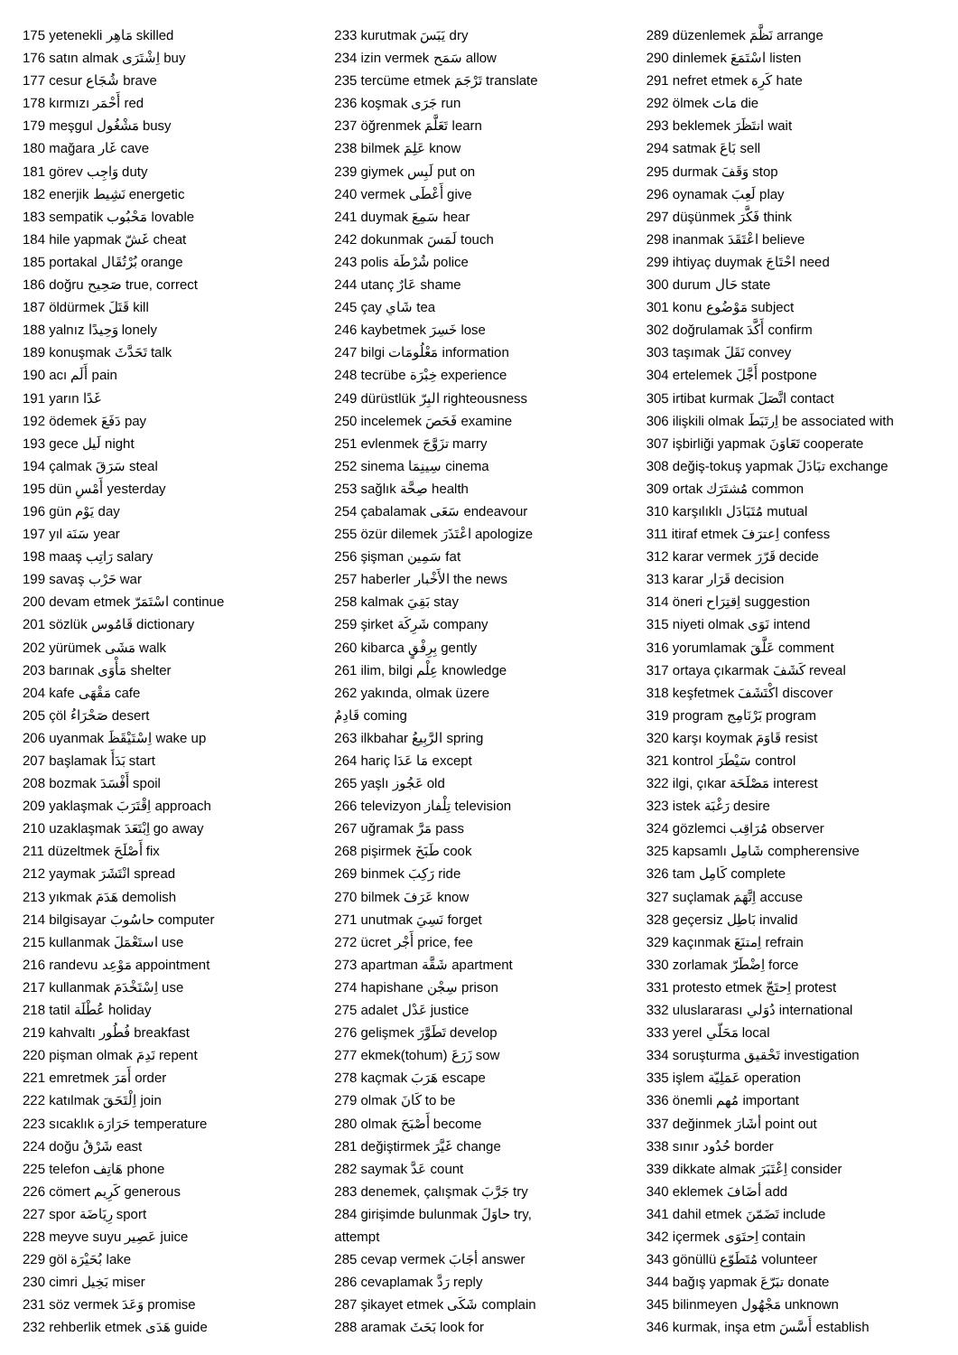175 yetenekli مَاهِر skilled
176 satın almak اِشْتَرَى buy
177 cesur شُجَاع brave
178 kırmızı أَحْمَر red
179 meşgul مَشْغُول busy
180 mağara غَار cave
181 görev وَاجِب duty
182 enerjik نَشِيط energetic
183 sempatik مَحْبُوب lovable
184 hile yapmak غَشّ cheat
185 portakal بُرْتُقَال orange
186 doğru صَحِيح true, correct
187 öldürmek قَتَلَ kill
188 yalnız وَحِيدًا lonely
189 konuşmak تَحَدَّثَ talk
190 acı أَلَم pain
191 yarın غَدًا
192 ödemek دَفَعَ pay
193 gece لَيل night
194 çalmak سَرَقَ steal
195 dün أَمْسِ yesterday
196 gün يَوْم day
197 yıl سَنَة year
198 maaş رَاتِب salary
199 savaş حَرْب war
200 devam etmek اسْتَمَرّ continue
201 sözlük قَامُوس dictionary
202 yürümek مَشَى walk
203 barınak مَأْوَى shelter
204 kafe مَقْهَى cafe
205 çöl صَحْرَاءُ desert
206 uyanmak اِسْتَيْقَظَ wake up
207 başlamak بَدَأَ start
208 bozmak أَفْسَدَ spoil
209 yaklaşmak اِقْتَرَبَ approach
210 uzaklaşmak اِبْتَعَدَ go away
211 düzeltmek أَصْلَحَ fix
212 yaymak انْتَشَرَ spread
213 yıkmak هَدَمَ demolish
214 bilgisayar حاسُوبَ computer
215 kullanmak استَعْمَلَ use
216 randevu مَوْعِد appointment
217 kullanmak اِسْتَخْدَمَ use
218 tatil عُطْلَة holiday
219 kahvaltı فُطُور breakfast
220 pişman olmak نَدِمَ repent
221 emretmek أَمَرَ order
222 katılmak اِلْتَحَقَ join
223 sıcaklık حَرَارَة temperature
224 doğu شَرْقُ east
225 telefon هَاتِف phone
226 cömert كَرِيم generous
227 spor رِيَاضَة sport
228 meyve suyu عَصِير juice
229 göl بُحَيْرَة lake
230 cimri بَخِيل miser
231 söz vermek وَعَدَ promise
232 rehberlik etmek هَدَى guide
233 kurutmak يَبَسَ dry
234 izin vermek سَمَح allow
235 tercüme etmek تَرْجَمَ translate
236 koşmak جَرَى run
237 öğrenmek تَعَلَّمَ learn
238 bilmek عَلِمَ know
239 giymek لَبِس put on
240 vermek أَعْطَى give
241 duymak سَمِعَ hear
242 dokunmak لَمَسَ touch
243 polis شُرْطَة police
244 utanç عَارٌ shame
245 çay شَاي tea
246 kaybetmek خَسِرَ lose
247 bilgi مَعْلُومَات information
248 tecrübe خِبْرَة experience
249 dürüstlük البِرّ righteousness
250 incelemek فَحَصَ examine
251 evlenmek تزَوَّجَ marry
252 sinema سِينِمَا cinema
253 sağlık صِحَّة health
254 çabalamak سَعَى endeavour
255 özür dilemek اعْتَذَرَ apologize
256 şişman سَمِين fat
257 haberler الأَخْبار the news
258 kalmak بَقِيَ stay
259 şirket شَرِكَة company
260 kibarca بِرِفْقٍ gently
261 ilim, bilgi عِلْم knowledge
262 yakında, olmak üzere
قَادِمٌ coming
263 ilkbahar الرَّبِيعُ spring
264 hariç مَا عَدَا except
265 yaşlı عَجُوز old
266 televizyon تِلْفاز television
267 uğramak مَرَّ pass
268 pişirmek طَبَخَ cook
269 binmek رَكِبَ ride
270 bilmek عَرَفَ know
271 unutmak نَسِيَ forget
272 ücret أَجْر price, fee
273 apartman شَقَّة apartment
274 hapishane سِجْن prison
275 adalet عَدْل justice
276 gelişmek تَطَوَّرَ develop
277 ekmek(tohum) زَرَعَ sow
278 kaçmak هَرَبَ escape
279 olmak كَانَ to be
280 olmak أَصْبَحَ become
281 değiştirmek غَيَّرَ change
282 saymak عَدَّ count
283 denemek, çalışmak جَرَّبَ try
284 girişimde bulunmak حاوَلَ try,
attempt
285 cevap vermek أجَابَ answer
286 cevaplamak رَدَّ reply
287 şikayet etmek شَكَى complain
288 aramak بَحَثَ look for
289 düzenlemek نَظَّمَ arrange
290 dinlemek اسْتَمَعَ listen
291 nefret etmek كَرِهَ hate
292 ölmek مَاتَ die
293 beklemek انتَظَرَ wait
294 satmak بَاعَ sell
295 durmak وَقَفَ stop
296 oynamak لَعِبَ play
297 düşünmek فَكَّرَ think
298 inanmak اعْتَقَدَ believe
299 ihtiyaç duymak احْتَاجَ need
300 durum حَال state
301 konu مَوْضُوع subject
302 doğrulamak أَكَّدَ confirm
303 taşımak نَقَلَ convey
304 ertelemek أَجَّلَ postpone
305 irtibat kurmak اتَّصَلَ contact
306 ilişkili olmak اِرتَبَطَ be associated with
307 işbirliği yapmak تَعَاوَنَ cooperate
308 değiş-tokuş yapmak تبَادَلَ exchange
309 ortak مُشتَرَك common
310 karşılıklı مُتَبَادَل mutual
311 itiraf etmek اِعترَفَ confess
312 karar vermek قَرّرَ decide
313 karar قَرَار decision
314 öneri اِقتِرَاح suggestion
315 niyeti olmak نَوَى intend
316 yorumlamak عَلَّقَ comment
317 ortaya çıkarmak كَشَفَ reveal
318 keşfetmek اكْتَشَفَ discover
319 program بَرْنَامِج program
320 karşı koymak قَاوَمَ resist
321 kontrol سَيْطَرَ control
322 ilgi, çıkar مَصْلَحَة interest
323 istek رَغْبَة desire
324 gözlemci مُرَاقِب observer
325 kapsamlı شَامِل compherensive
326 tam كَامِل complete
327 suçlamak اِتَّهَمَ accuse
328 geçersiz بَاطِل invalid
329 kaçınmak اِمتنَعَ refrain
330 zorlamak اِضْطَرّ force
331 protesto etmek اِحتَجّ protest
332 uluslararası دُوَلي international
333 yerel مَحَلّي local
334 soruşturma تَحْقيق investigation
335 işlem عَمَلِيّة operation
336 önemli مُهم important
337 değinmek أشَارَ point out
338 sınır حُدُود border
339 dikkate almak اِعْتَبَرَ consider
340 eklemek أضَافَ add
341 dahil etmek تَضَمّنَ include
342 içermek اِحتَوَى contain
343 gönüllü مُتَطَوّع volunteer
344 bağış yapmak تبَرّعَ donate
345 bilinmeyen مَجْهُول unknown
346 kurmak, inşa etm أَسَّسَ establish